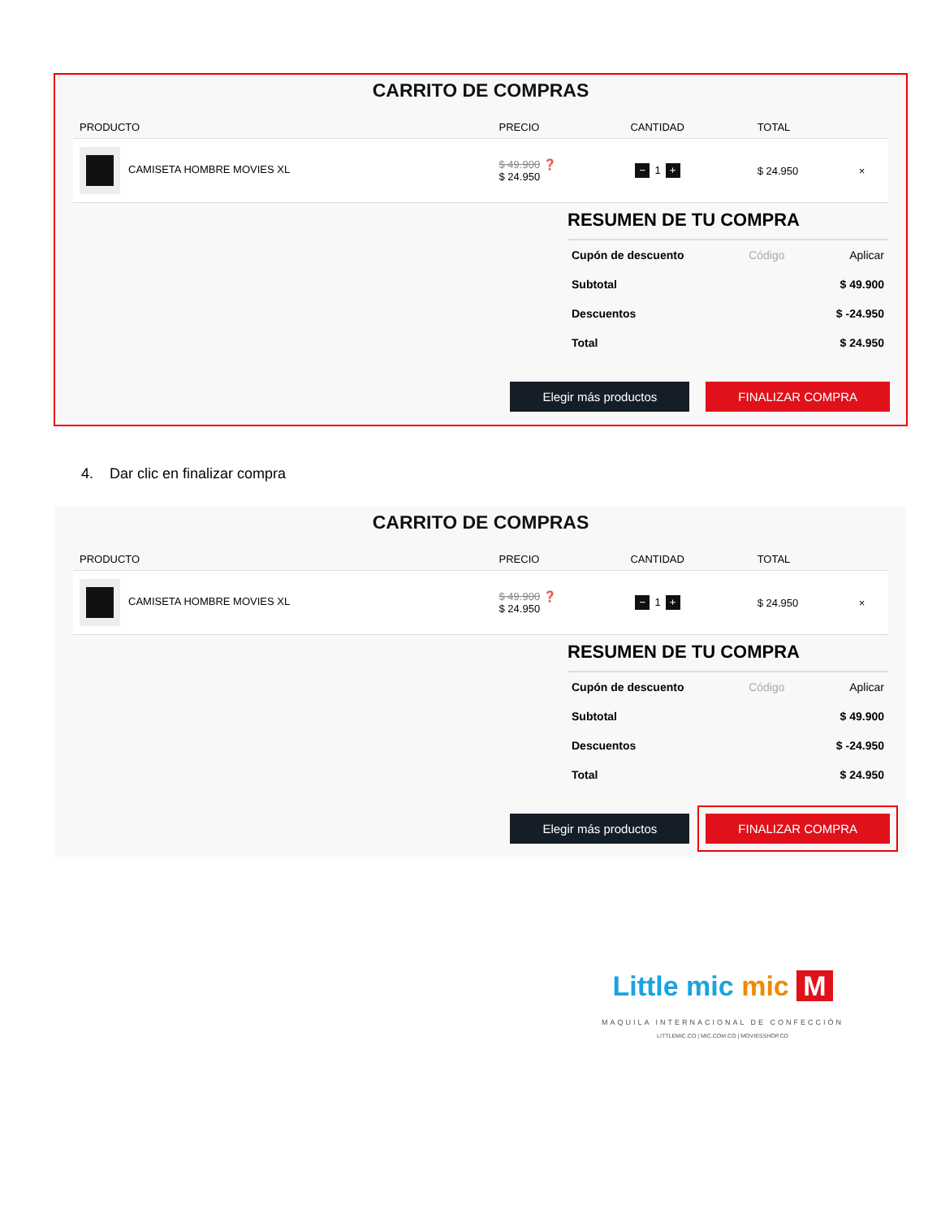CARRITO DE COMPRAS
| PRODUCTO | PRECIO | CANTIDAD | TOTAL | |
| --- | --- | --- | --- | --- |
| CAMISETA HOMBRE MOVIES XL | $ 49.900 ❓ $ 24.950 | − 1 + | $ 24.950 | × |
RESUMEN DE TU COMPRA
Cupón de descuento Código Aplicar
Subtotal $ 49.900
Descuentos $ -24.950
Total $ 24.950
Elegir más productos FINALIZAR COMPRA
4. Dar clic en finalizar compra
CARRITO DE COMPRAS
| PRODUCTO | PRECIO | CANTIDAD | TOTAL | |
| --- | --- | --- | --- | --- |
| CAMISETA HOMBRE MOVIES XL | $ 49.900 ❓ $ 24.950 | − 1 + | $ 24.950 | × |
RESUMEN DE TU COMPRA
Cupón de descuento Código Aplicar
Subtotal $ 49.900
Descuentos $ -24.950
Total $ 24.950
Elegir más productos FINALIZAR COMPRA
Little mic mic M
MAQUILA INTERNACIONAL DE CONFECCIÓN
LITTLEMIC.CO | MIC.COM.CO | MOVIESSHOP.CO